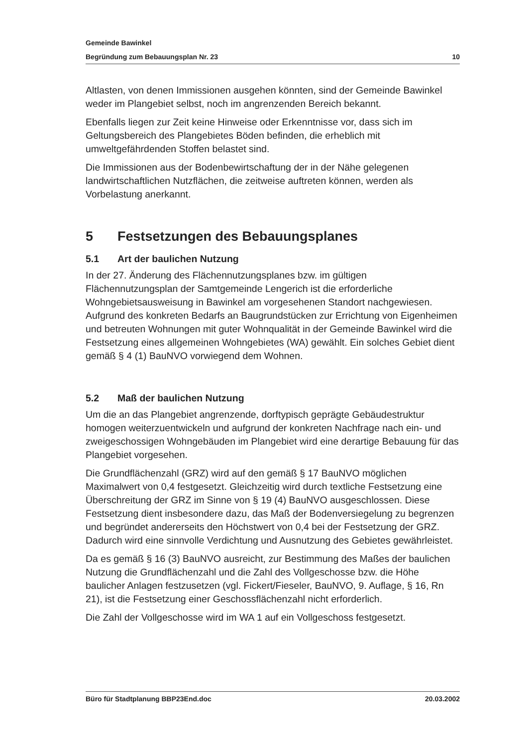Gemeinde Bawinkel
Begründung zum Bebauungsplan Nr. 23 10
Altlasten, von denen Immissionen ausgehen könnten, sind der Gemeinde Bawinkel weder im Plangebiet selbst, noch im angrenzenden Bereich bekannt.
Ebenfalls liegen zur Zeit keine Hinweise oder Erkenntnisse vor, dass sich im Geltungsbereich des Plangebietes Böden befinden, die erheblich mit umweltgefährdenden Stoffen belastet sind.
Die Immissionen aus der Bodenbewirtschaftung der in der Nähe gelegenen landwirtschaftlichen Nutzflächen, die zeitweise auftreten können, werden als Vorbelastung anerkannt.
5 Festsetzungen des Bebauungsplanes
5.1 Art der baulichen Nutzung
In der 27. Änderung des Flächennutzungsplanes bzw. im gültigen Flächennutzungsplan der Samtgemeinde Lengerich ist die erforderliche Wohngebietsausweisung in Bawinkel am vorgesehenen Standort nachgewiesen. Aufgrund des konkreten Bedarfs an Baugrundstücken zur Errichtung von Eigenheimen und betreuten Wohnungen mit guter Wohnqualität in der Gemeinde Bawinkel wird die Festsetzung eines allgemeinen Wohngebietes (WA) gewählt. Ein solches Gebiet dient gemäß § 4 (1) BauNVO vorwiegend dem Wohnen.
5.2 Maß der baulichen Nutzung
Um die an das Plangebiet angrenzende, dorftypisch geprägte Gebäudestruktur homogen weiterzuentwickeln und aufgrund der konkreten Nachfrage nach ein- und zweigeschossigen Wohngebäuden im Plangebiet wird eine derartige Bebauung für das Plangebiet vorgesehen.
Die Grundflächenzahl (GRZ) wird auf den gemäß § 17 BauNVO möglichen Maximalwert von 0,4 festgesetzt. Gleichzeitig wird durch textliche Festsetzung eine Überschreitung der GRZ im Sinne von § 19 (4) BauNVO ausgeschlossen. Diese Festsetzung dient insbesondere dazu, das Maß der Bodenversiegelung zu begrenzen und begründet andererseits den Höchstwert von 0,4 bei der Festsetzung der GRZ. Dadurch wird eine sinnvolle Verdichtung und Ausnutzung des Gebietes gewährleistet.
Da es gemäß § 16 (3) BauNVO ausreicht, zur Bestimmung des Maßes der baulichen Nutzung die Grundflächenzahl und die Zahl des Vollgeschosse bzw. die Höhe baulicher Anlagen festzusetzen (vgl. Fickert/Fieseler, BauNVO, 9. Auflage, § 16, Rn 21), ist die Festsetzung einer Geschossflächenzahl nicht erforderlich.
Die Zahl der Vollgeschosse wird im WA 1 auf ein Vollgeschoss festgesetzt.
Büro für Stadtplanung BBP23End.doc 20.03.2002